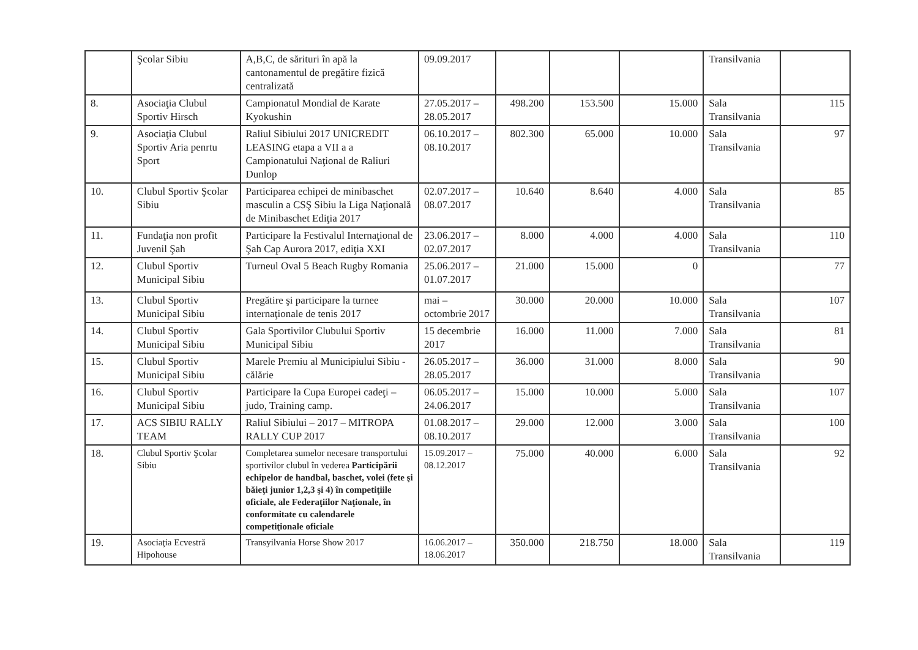| | Şcolar Sibiu | A,B,C, de sărituri în apă la cantonamentul de pregătire fizică centralizată | 09.09.2017 | | | | Transilvania | |
| 8. | Asociaţia Clubul Sportiv Hirsch | Campionatul Mondial de Karate Kyokushin | 27.05.2017 – 28.05.2017 | 498.200 | 153.500 | 15.000 | Sala Transilvania | 115 |
| 9. | Asociaţia Clubul Sportiv Aria penrtu Sport | Raliul Sibiului 2017 UNICREDIT LEASING etapa a VII a a Campionatului Naţional de Raliuri Dunlop | 06.10.2017 – 08.10.2017 | 802.300 | 65.000 | 10.000 | Sala Transilvania | 97 |
| 10. | Clubul Sportiv Şcolar Sibiu | Participarea echipei de minibaschet masculin a CSŞ Sibiu la Liga Naţională de Minibaschet Ediţia 2017 | 02.07.2017 – 08.07.2017 | 10.640 | 8.640 | 4.000 | Sala Transilvania | 85 |
| 11. | Fundaţia non profit Juvenil Şah | Participare la Festivalul Internaţional de Şah Cap Aurora 2017, ediţia XXI | 23.06.2017 – 02.07.2017 | 8.000 | 4.000 | 4.000 | Sala Transilvania | 110 |
| 12. | Clubul Sportiv Municipal Sibiu | Turneul Oval 5 Beach Rugby Romania | 25.06.2017 – 01.07.2017 | 21.000 | 15.000 | 0 | | 77 |
| 13. | Clubul Sportiv Municipal Sibiu | Pregătire şi participare la turnee internaţionale de tenis 2017 | mai – octombrie 2017 | 30.000 | 20.000 | 10.000 | Sala Transilvania | 107 |
| 14. | Clubul Sportiv Municipal Sibiu | Gala Sportivilor Clubului Sportiv Municipal Sibiu | 15 decembrie 2017 | 16.000 | 11.000 | 7.000 | Sala Transilvania | 81 |
| 15. | Clubul Sportiv Municipal Sibiu | Marele Premiu al Municipiului Sibiu - călărie | 26.05.2017 – 28.05.2017 | 36.000 | 31.000 | 8.000 | Sala Transilvania | 90 |
| 16. | Clubul Sportiv Municipal Sibiu | Participare la Cupa Europei cadeţi – judo, Training camp. | 06.05.2017 – 24.06.2017 | 15.000 | 10.000 | 5.000 | Sala Transilvania | 107 |
| 17. | ACS SIBIU RALLY TEAM | Raliul Sibiului – 2017 – MITROPA RALLY CUP 2017 | 01.08.2017 – 08.10.2017 | 29.000 | 12.000 | 3.000 | Sala Transilvania | 100 |
| 18. | Clubul Sportiv Şcolar Sibiu | Completarea sumelor necesare transportului sportivilor clubul în vederea Participării echipelor de handbal, baschet, volei (fete şi băieţi junior 1,2,3 şi 4) în competiţiile oficiale, ale Federaţiilor Naţionale, în conformitate cu calendarele competiţionale oficiale | 15.09.2017 – 08.12.2017 | 75.000 | 40.000 | 6.000 | Sala Transilvania | 92 |
| 19. | Asociaţia Ecvestră Hipohouse | Transyilvania Horse Show 2017 | 16.06.2017 – 18.06.2017 | 350.000 | 218.750 | 18.000 | Sala Transilvania | 119 |